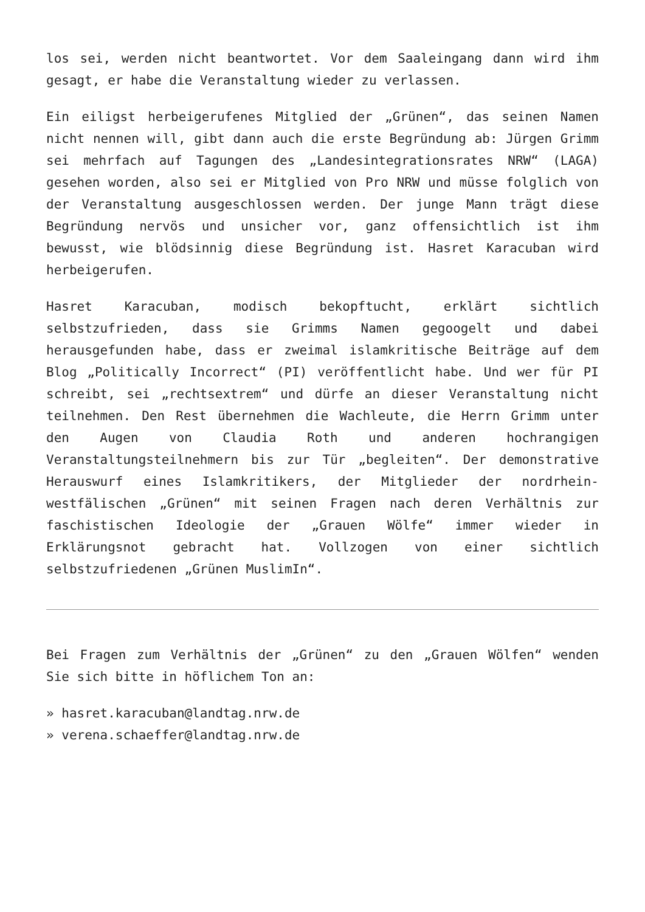los sei, werden nicht beantwortet. Vor dem Saaleingang dann wird ihm gesagt, er habe die Veranstaltung wieder zu verlassen.
Ein eiligst herbeigerufenes Mitglied der „Grünen“, das seinen Namen nicht nennen will, gibt dann auch die erste Begründung ab: Jürgen Grimm sei mehrfach auf Tagungen des „Landesintegrationsrates NRW“ (LAGA) gesehen worden, also sei er Mitglied von Pro NRW und müsse folglich von der Veranstaltung ausgeschlossen werden. Der junge Mann trägt diese Begründung nervös und unsicher vor, ganz offensichtlich ist ihm bewusst, wie blödsinnig diese Begründung ist. Hasret Karacuban wird herbeigerufen.
Hasret Karacuban, modisch bekopftucht, erklärt sichtlich selbstzufrieden, dass sie Grimms Namen gegoogelt und dabei herausgefunden habe, dass er zweimal islamkritische Beiträge auf dem Blog „Politically Incorrect“ (PI) veröffentlicht habe. Und wer für PI schreibt, sei „rechtsextrem“ und dürfe an dieser Veranstaltung nicht teilnehmen. Den Rest übernehmen die Wachleute, die Herrn Grimm unter den Augen von Claudia Roth und anderen hochrangigen Veranstaltungsteilnehmern bis zur Tür „begleiten“. Der demonstrative Herauswurf eines Islamkritikers, der Mitglieder der nordrhein-westfälischen „Grünen“ mit seinen Fragen nach deren Verhältnis zur faschistischen Ideologie der „Grauen Wölfe“ immer wieder in Erklärungsnot gebracht hat. Vollzogen von einer sichtlich selbstzufriedenen „Grünen MuslimIn“.
Bei Fragen zum Verhältnis der „Grünen“ zu den „Grauen Wölfen“ wenden Sie sich bitte in höflichem Ton an:
» hasret.karacuban@landtag.nrw.de
» verena.schaeffer@landtag.nrw.de